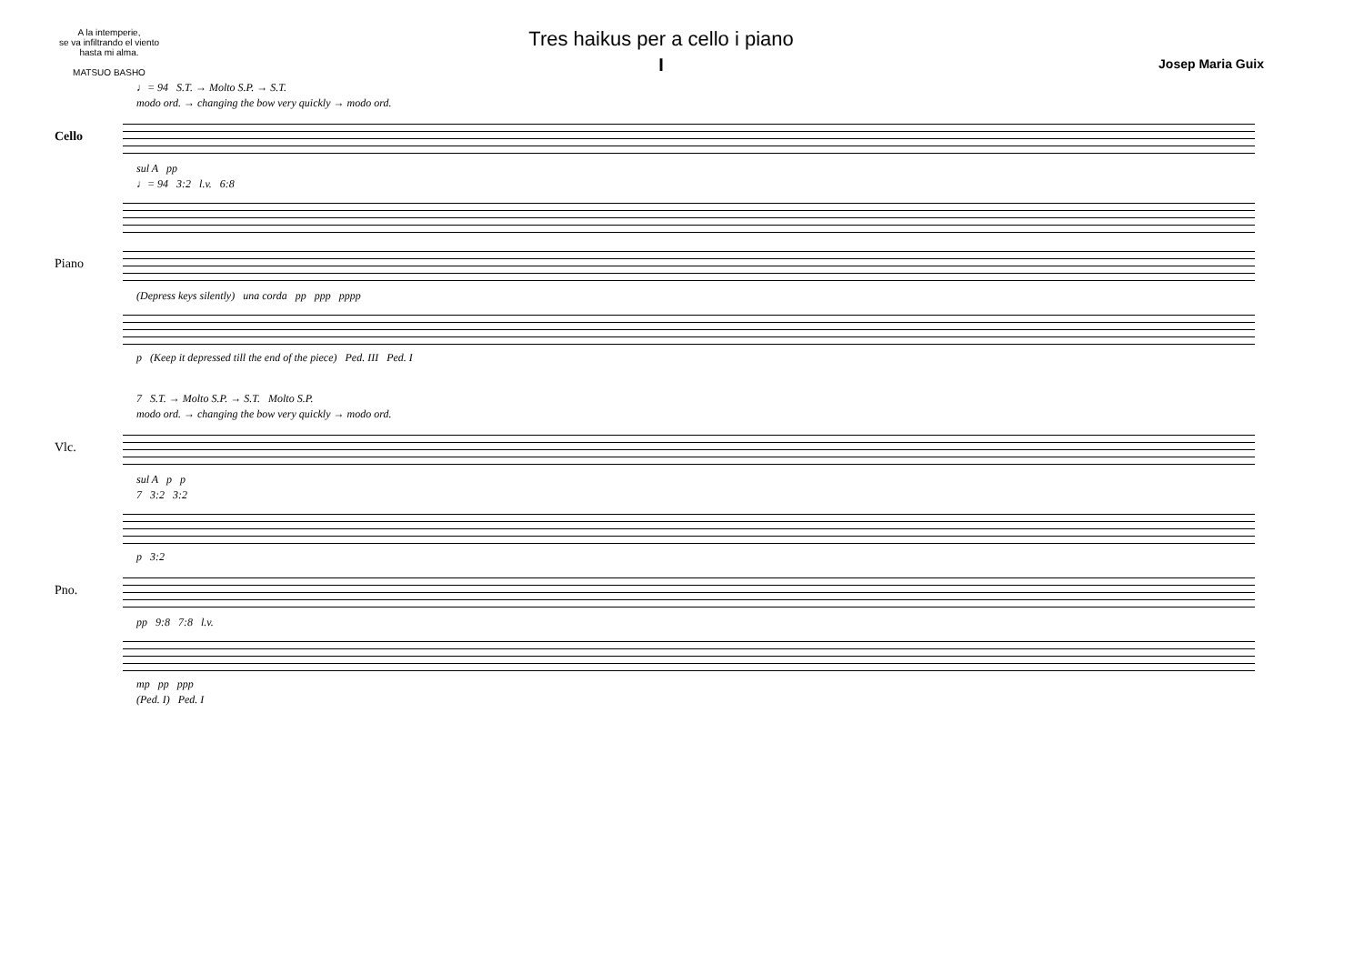A la intemperie,
se va infiltrando el viento
hasta mi alma.
MATSUO BASHO
Tres haikus per a cello i piano
I
Josep Maria Guix
♩= 94 S.T. → Molto S.P. → S.T.
modo ord. → changing the bow very quickly → modo ord.
Cello
sul A pp
♩= 94 3:2 l.v. 6:8
Piano
(Depress keys silently) una corda pp ppp pppp
p (Keep it depressed till the end of the piece) Ped. III Ped. I
7 S.T. → Molto S.P. → S.T. Molto S.P.
modo ord. → changing the bow very quickly → modo ord.
Vlc.
sul A p p
7 3:2 3:2
p 3:2
Pno.
pp 9:8 7:8 l.v.
mp pp ppp
(Ped. I) Ped. I